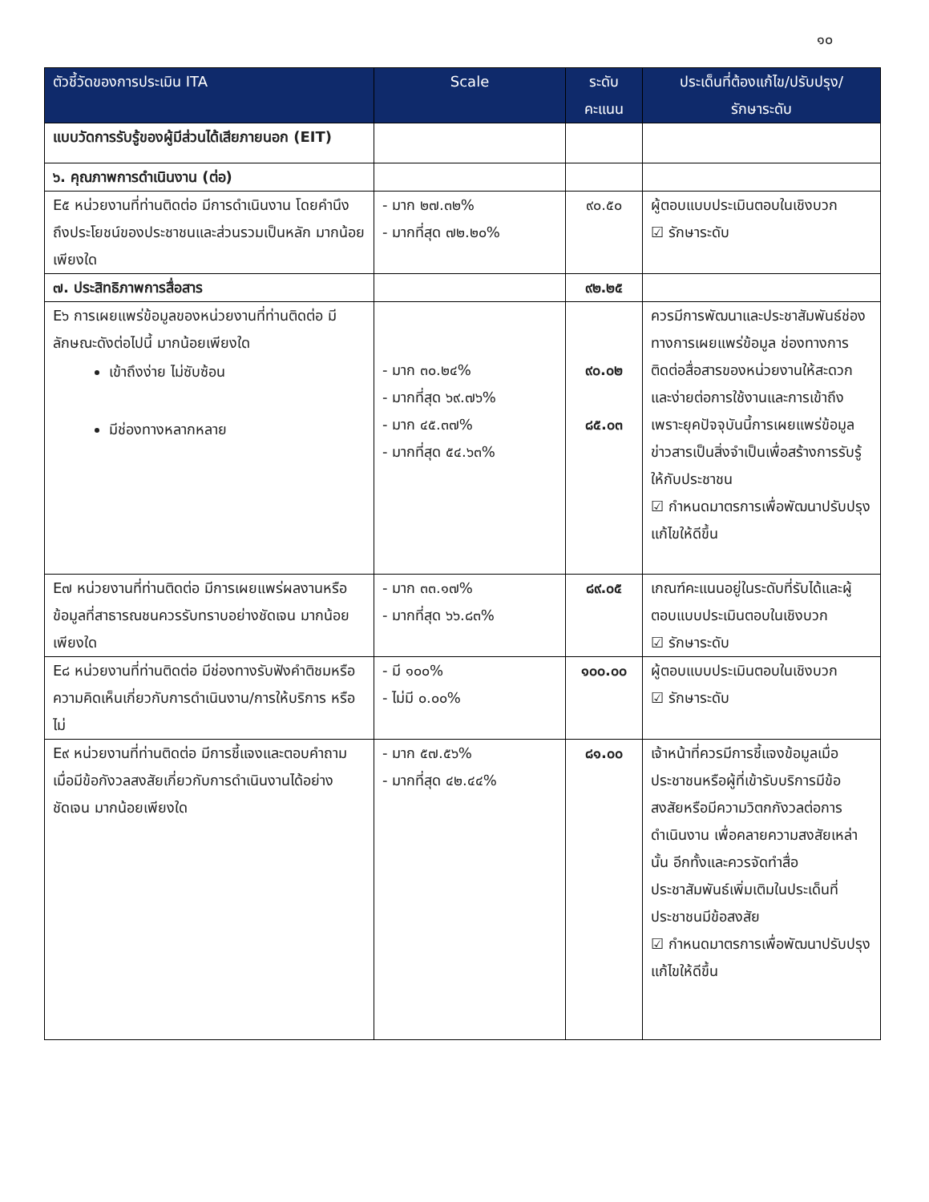๑๐
| ตัวชี้วัดของการประเมิน ITA | Scale | ระดับ คะแนน | ประเด็นที่ต้องแก้ไข/ปรับปรุง/ รักษาระดับ |
| --- | --- | --- | --- |
| แบบวัดการรับรู้ของผู้มีส่วนได้เสียภายนอก (EIT) | | | |
| ๖. คุณภาพการดำเนินงาน (ต่อ) | | | |
| E๕ หน่วยงานที่ท่านติดต่อ มีการดำเนินงาน โดยคำนึงถึงประโยชน์ของประชาชนและส่วนรวมเป็นหลัก มากน้อยเพียงใด | - มาก ๒๗.๓๒% - มากที่สุด ๗๒.๒๐% | ๙๐.๕๐ | ผู้ตอบแบบประเมินตอบในเชิงบวก ☑ รักษาระดับ |
| ๗. ประสิทธิภาพการสื่อสาร | | ๙๒.๒๕ | |
| E๖ การเผยแพร่ข้อมูลของหน่วยงานที่ท่านติดต่อ มีลักษณะดังต่อไปนี้ มากน้อยเพียงใด เข้าถึงง่าย ไม่ซับซ้อน มีช่องทางหลากหลาย | - มาก ๓๐.๒๔% - มากที่สุด ๖๙.๗๖% - มาก ๔๕.๓๗% - มากที่สุด ๕๔.๖๓% | ๙๐.๐๒ ๘๕.๐๓ | ควรมีการพัฒนาและประชาสัมพันธ์ช่องทางการเผยแพร่ข้อมูล ช่องทางการติดต่อสื่อสารของหน่วยงานให้สะดวกและง่ายต่อการใช้งานและการเข้าถึงเพราะยุคปัจจุบันนี้การเผยแพร่ข้อมูลข่าวสารเป็นสิ่งจำเป็นเพื่อสร้างการรับรู้ให้กับประชาชน ☑ กำหนดมาตรการเพื่อพัฒนาปรับปรุงแก้ไขให้ดีขึ้น |
| E๗ หน่วยงานที่ท่านติดต่อ มีการเผยแพร่ผลงานหรือข้อมูลที่สาธารณชนควรรับทราบอย่างชัดเจน มากน้อยเพียงใด | - มาก ๓๓.๑๗% - มากที่สุด ๖๖.๘๓% | ๘๙.๐๕ | เกณฑ์คะแนนอยู่ในระดับที่รับได้และผู้ตอบแบบประเมินตอบในเชิงบวก ☑ รักษาระดับ |
| E๘ หน่วยงานที่ท่านติดต่อ มีช่องทางรับฟังคำติชมหรือความคิดเห็นเกี่ยวกับการดำเนินงาน/การให้บริการ หรือไม่ | - มี ๑๐๐% - ไม่มี ๐.๐๐% | ๑๐๐.๐๐ | ผู้ตอบแบบประเมินตอบในเชิงบวก ☑ รักษาระดับ |
| E๙ หน่วยงานที่ท่านติดต่อ มีการชี้แจงและตอบคำถาม เมื่อมีข้อกังวลสงสัยเกี่ยวกับการดำเนินงานได้อย่างชัดเจน มากน้อยเพียงใด | - มาก ๕๗.๕๖% - มากที่สุด ๔๒.๔๔% | ๘๑.๐๐ | เจ้าหน้าที่ควรมีการชี้แจงข้อมูลเมื่อประชาชนหรือผู้ที่เข้ารับบริการมีข้อสงสัยหรือมีความวิตกกังวลต่อการดำเนินงาน เพื่อคลายความสงสัยเหล่านั้น อีกทั้งและควรจัดทำสื่อประชาสัมพันธ์เพิ่มเติมในประเด็นที่ประชาชนมีข้อสงสัย ☑ กำหนดมาตรการเพื่อพัฒนาปรับปรุงแก้ไขให้ดีขึ้น |